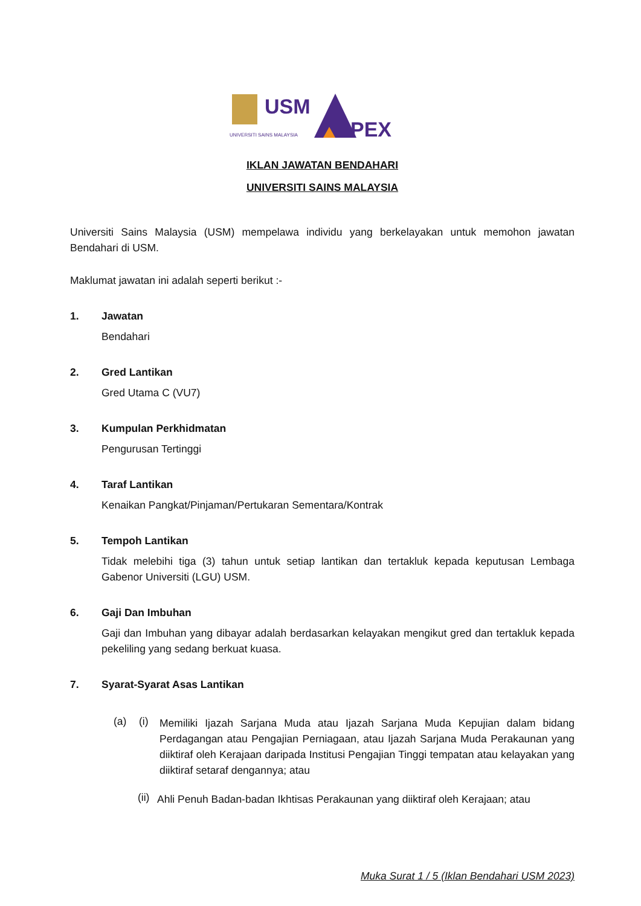USM
UNIVERSITI SAINS MALAYSIA
PEX
IKLAN JAWATAN BENDAHARI
UNIVERSITI SAINS MALAYSIA
Universiti Sains Malaysia (USM) mempelawa individu yang berkelayakan untuk memohon jawatan Bendahari di USM.
Maklumat jawatan ini adalah seperti berikut :-
1. Jawatan
Bendahari
2. Gred Lantikan
Gred Utama C (VU7)
3. Kumpulan Perkhidmatan
Pengurusan Tertinggi
4. Taraf Lantikan
Kenaikan Pangkat/Pinjaman/Pertukaran Sementara/Kontrak
5. Tempoh Lantikan
Tidak melebihi tiga (3) tahun untuk setiap lantikan dan tertakluk kepada keputusan Lembaga Gabenor Universiti (LGU) USM.
6. Gaji Dan Imbuhan
Gaji dan Imbuhan yang dibayar adalah berdasarkan kelayakan mengikut gred dan tertakluk kepada pekeliling yang sedang berkuat kuasa.
7. Syarat-Syarat Asas Lantikan
(a) (i)
Memiliki Ijazah Sarjana Muda atau Ijazah Sarjana Muda Kepujian dalam bidang Perdagangan atau Pengajian Perniagaan, atau Ijazah Sarjana Muda Perakaunan yang diiktiraf oleh Kerajaan daripada Institusi Pengajian Tinggi tempatan atau kelayakan yang diiktiraf setaraf dengannya; atau
(ii)
Ahli Penuh Badan-badan Ikhtisas Perakaunan yang diiktiraf oleh Kerajaan; atau
Muka Surat 1 / 5 (Iklan Bendahari USM 2023)